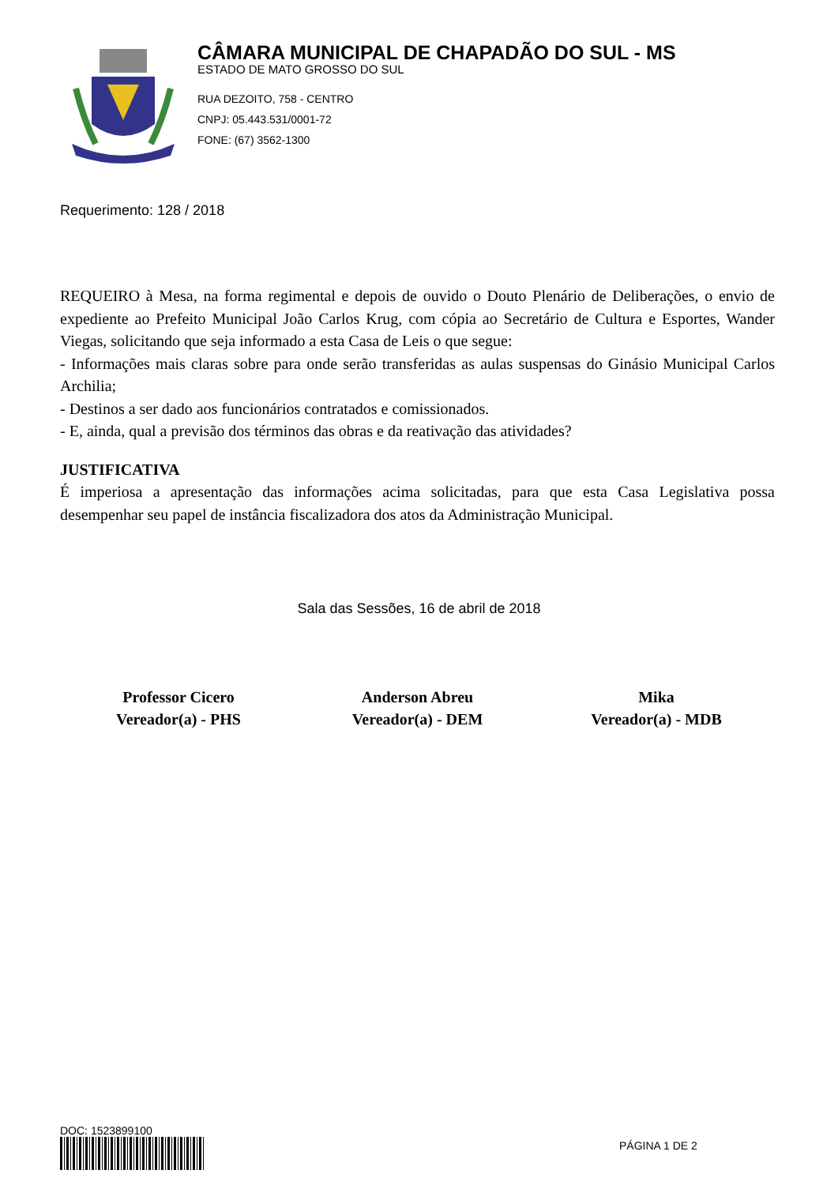CÂMARA MUNICIPAL DE CHAPADÃO DO SUL - MS
ESTADO DE MATO GROSSO DO SUL
RUA DEZOITO, 758 - CENTRO
CNPJ: 05.443.531/0001-72
FONE: (67) 3562-1300
Requerimento: 128 / 2018
REQUEIRO à Mesa, na forma regimental e depois de ouvido o Douto Plenário de Deliberações, o envio de expediente ao Prefeito Municipal João Carlos Krug, com cópia ao Secretário de Cultura e Esportes, Wander Viegas, solicitando que seja informado a esta Casa de Leis o que segue:
- Informações mais claras sobre para onde serão transferidas as aulas suspensas do Ginásio Municipal Carlos Archilia;
- Destinos a ser dado aos funcionários contratados e comissionados.
- E, ainda, qual a previsão dos términos das obras e da reativação das atividades?
JUSTIFICATIVA
É imperiosa a apresentação das informações acima solicitadas, para que esta Casa Legislativa possa desempenhar seu papel de instância fiscalizadora dos atos da Administração Municipal.
Sala das Sessões, 16 de abril de 2018
Professor Cicero
Vereador(a) - PHS
Anderson Abreu
Vereador(a) - DEM
Mika
Vereador(a) - MDB
DOC: 1523899100
PÁGINA 1 DE 2